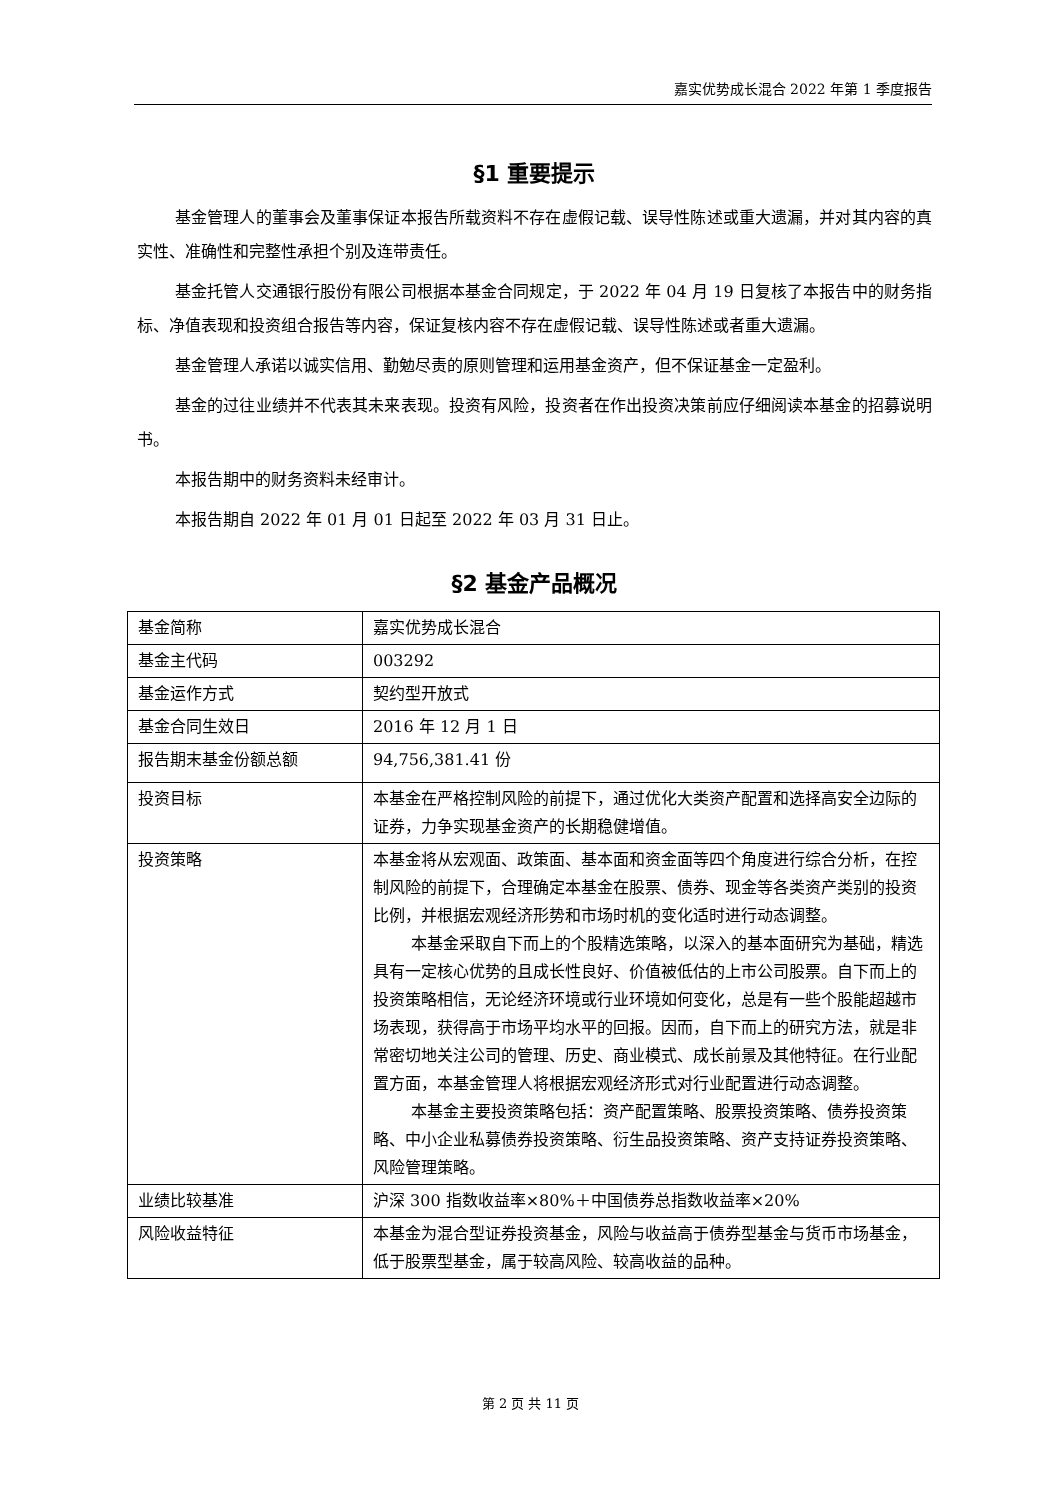嘉实优势成长混合 2022 年第 1 季度报告
§1 重要提示
基金管理人的董事会及董事保证本报告所载资料不存在虚假记载、误导性陈述或重大遗漏，并对其内容的真实性、准确性和完整性承担个别及连带责任。
基金托管人交通银行股份有限公司根据本基金合同规定，于 2022 年 04 月 19 日复核了本报告中的财务指标、净值表现和投资组合报告等内容，保证复核内容不存在虚假记载、误导性陈述或者重大遗漏。
基金管理人承诺以诚实信用、勤勉尽责的原则管理和运用基金资产，但不保证基金一定盈利。
基金的过往业绩并不代表其未来表现。投资有风险，投资者在作出投资决策前应仔细阅读本基金的招募说明书。
本报告期中的财务资料未经审计。
本报告期自 2022 年 01 月 01 日起至 2022 年 03 月 31 日止。
§2 基金产品概况
| 基金简称 | 嘉实优势成长混合 |
| 基金主代码 | 003292 |
| 基金运作方式 | 契约型开放式 |
| 基金合同生效日 | 2016 年 12 月 1 日 |
| 报告期末基金份额总额 | 94,756,381.41 份 |
| 投资目标 | 本基金在严格控制风险的前提下，通过优化大类资产配置和选择高安全边际的证券，力争实现基金资产的长期稳健增值。 |
| 投资策略 | 本基金将从宏观面、政策面、基本面和资金面等四个角度进行综合分析，在控制风险的前提下，合理确定本基金在股票、债券、现金等各类资产类别的投资比例，并根据宏观经济形势和市场时机的变化适时进行动态调整。 本基金采取自下而上的个股精选策略，以深入的基本面研究为基础，精选具有一定核心优势的且成长性良好、价值被低估的上市公司股票。自下而上的投资策略相信，无论经济环境或行业环境如何变化，总是有一些个股能超越市场表现，获得高于市场平均水平的回报。因而，自下而上的研究方法，就是非常密切地关注公司的管理、历史、商业模式、成长前景及其他特征。在行业配置方面，本基金管理人将根据宏观经济形式对行业配置进行动态调整。 本基金主要投资策略包括：资产配置策略、股票投资策略、债券投资策略、中小企业私募债券投资策略、衍生品投资策略、资产支持证券投资策略、风险管理策略。 |
| 业绩比较基准 | 沪深 300 指数收益率×80%＋中国债券总指数收益率×20% |
| 风险收益特征 | 本基金为混合型证券投资基金，风险与收益高于债券型基金与货币市场基金，低于股票型基金，属于较高风险、较高收益的品种。 |
第 2 页 共 11 页